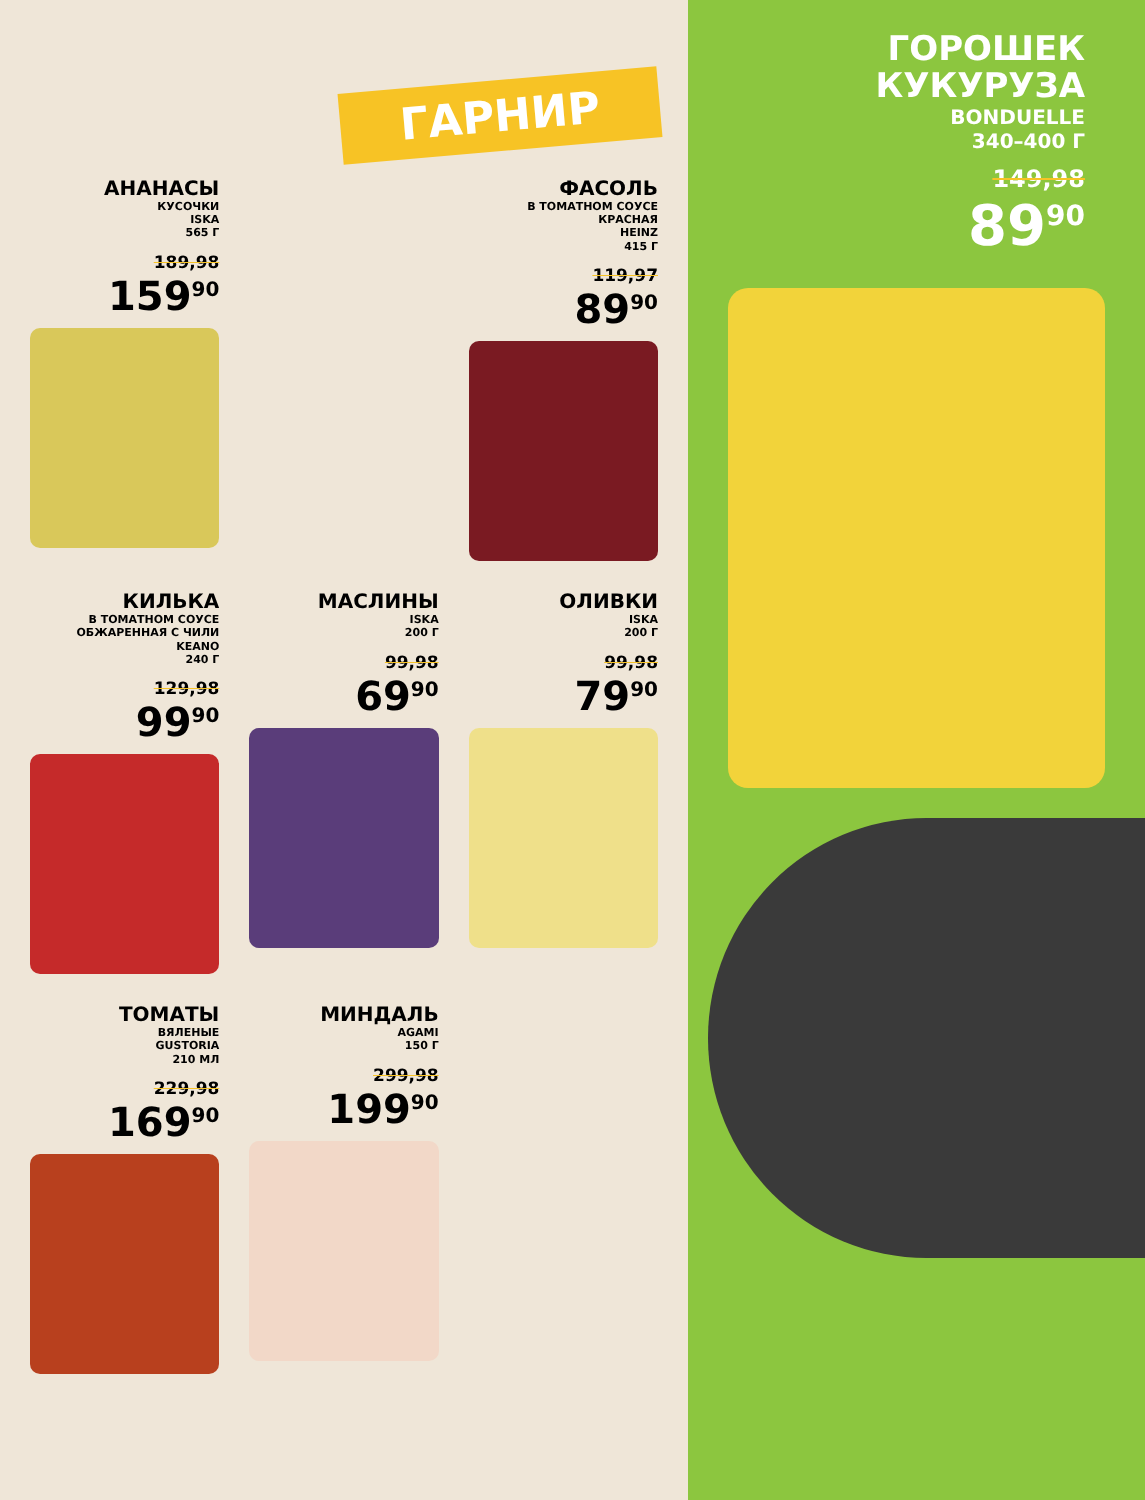ГАРНИР
АНАНАСЫ
КУСОЧКИ
ISKA
565 Г
189,98
159<sup>90</sup>
ФАСОЛЬ
В ТОМАТНОМ СОУСЕ
КРАСНАЯ
HEINZ
415 Г
119,97
89<sup>90</sup>
КИЛЬКА
В ТОМАТНОМ СОУСЕ
ОБЖАРЕННАЯ С ЧИЛИ
KEANO
240 Г
129,98
99<sup>90</sup>
МАСЛИНЫ
ISKA
200 Г
99,98
69<sup>90</sup>
ОЛИВКИ
ISKA
200 Г
99,98
79<sup>90</sup>
ТОМАТЫ
ВЯЛЕНЫЕ
GUSTORIA
210 МЛ
229,98
169<sup>90</sup>
МИНДАЛЬ
AGAMI
150 Г
299,98
199<sup>90</sup>
ГОРОШЕК
КУКУРУЗА
BONDUELLE
340–400 Г
149,98
89<sup>90</sup>